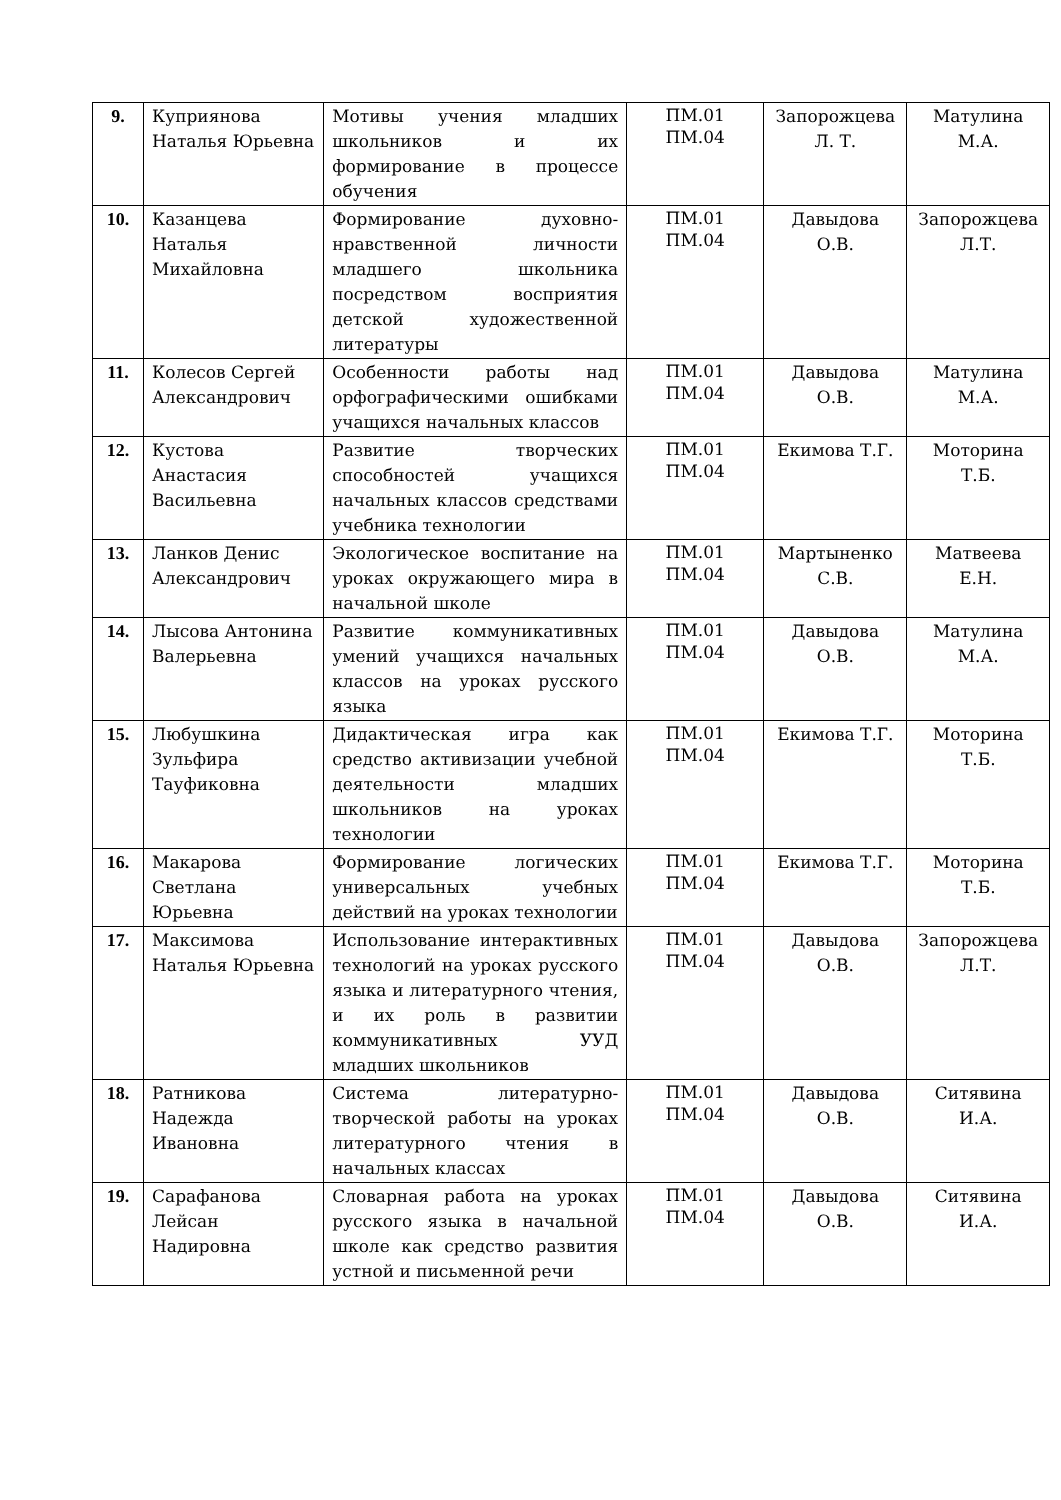| 9. | Куприянова Наталья Юрьевна | Мотивы учения младших школьников и их формирование в процессе обучения | ПМ.01 ПМ.04 | Запорожцева Л. Т. | Матулина М.А. |
| 10. | Казанцева Наталья Михайловна | Формирование духовно-нравственной личности младшего школьника посредством восприятия детской художественной литературы | ПМ.01 ПМ.04 | Давыдова О.В. | Запорожцева Л.Т. |
| 11. | Колесов Сергей Александрович | Особенности работы над орфографическими ошибками учащихся начальных классов | ПМ.01 ПМ.04 | Давыдова О.В. | Матулина М.А. |
| 12. | Кустова Анастасия Васильевна | Развитие творческих способностей учащихся начальных классов средствами учебника технологии | ПМ.01 ПМ.04 | Екимова Т.Г. | Моторина Т.Б. |
| 13. | Ланков Денис Александрович | Экологическое воспитание на уроках окружающего мира в начальной школе | ПМ.01 ПМ.04 | Мартыненко С.В. | Матвеева Е.Н. |
| 14. | Лысова Антонина Валерьевна | Развитие коммуникативных умений учащихся начальных классов на уроках русского языка | ПМ.01 ПМ.04 | Давыдова О.В. | Матулина М.А. |
| 15. | Любушкина Зульфира Тауфиковна | Дидактическая игра как средство активизации учебной деятельности младших школьников на уроках технологии | ПМ.01 ПМ.04 | Екимова Т.Г. | Моторина Т.Б. |
| 16. | Макарова Светлана Юрьевна | Формирование логических универсальных учебных действий на уроках технологии | ПМ.01 ПМ.04 | Екимова Т.Г. | Моторина Т.Б. |
| 17. | Максимова Наталья Юрьевна | Использование интерактивных технологий на уроках русского языка и литературного чтения, и их роль в развитии коммуникативных УУД младших школьников | ПМ.01 ПМ.04 | Давыдова О.В. | Запорожцева Л.Т. |
| 18. | Ратникова Надежда Ивановна | Система литературно-творческой работы на уроках литературного чтения в начальных классах | ПМ.01 ПМ.04 | Давыдова О.В. | Ситявина И.А. |
| 19. | Сарафанова Лейсан Надировна | Словарная работа на уроках русского языка в начальной школе как средство развития устной и письменной речи | ПМ.01 ПМ.04 | Давыдова О.В. | Ситявина И.А. |